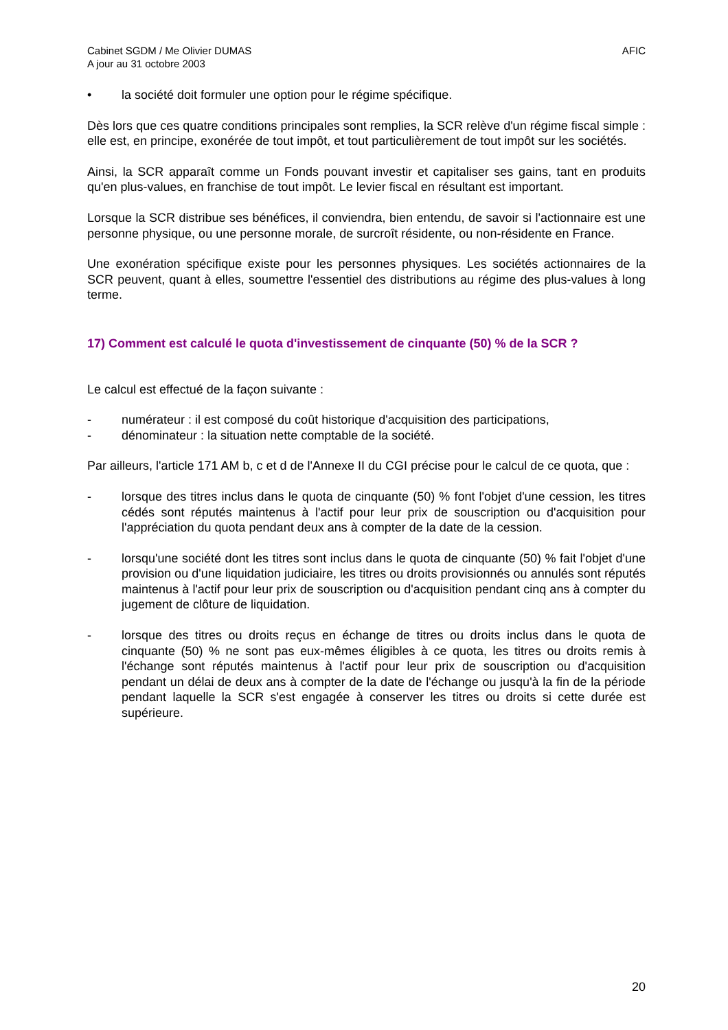Cabinet SGDM / Me Olivier DUMAS
A jour au 31 octobre 2003
AFIC
• la société doit formuler une option pour le régime spécifique.
Dès lors que ces quatre conditions principales sont remplies, la SCR relève d'un régime fiscal simple : elle est, en principe, exonérée de tout impôt, et tout particulièrement de tout impôt sur les sociétés.
Ainsi, la SCR apparaît comme un Fonds pouvant investir et capitaliser ses gains, tant en produits qu'en plus-values, en franchise de tout impôt. Le levier fiscal en résultant est important.
Lorsque la SCR distribue ses bénéfices, il conviendra, bien entendu, de savoir si l'actionnaire est une personne physique, ou une personne morale, de surcroît résidente, ou non-résidente en France.
Une exonération spécifique existe pour les personnes physiques. Les sociétés actionnaires de la SCR peuvent, quant à elles, soumettre l'essentiel des distributions au régime des plus-values à long terme.
17) Comment est calculé le quota d'investissement de cinquante (50) % de la SCR ?
Le calcul est effectué de la façon suivante :
- numérateur : il est composé du coût historique d'acquisition des participations,
- dénominateur : la situation nette comptable de la société.
Par ailleurs, l'article 171 AM b, c et d de l'Annexe II du CGI précise pour le calcul de ce quota, que :
- lorsque des titres inclus dans le quota de cinquante (50) % font l'objet d'une cession, les titres cédés sont réputés maintenus à l'actif pour leur prix de souscription ou d'acquisition pour l'appréciation du quota pendant deux ans à compter de la date de la cession.
- lorsqu'une société dont les titres sont inclus dans le quota de cinquante (50) % fait l'objet d'une provision ou d'une liquidation judiciaire, les titres ou droits provisionnés ou annulés sont réputés maintenus à l'actif pour leur prix de souscription ou d'acquisition pendant cinq ans à compter du jugement de clôture de liquidation.
- lorsque des titres ou droits reçus en échange de titres ou droits inclus dans le quota de cinquante (50) % ne sont pas eux-mêmes éligibles à ce quota, les titres ou droits remis à l'échange sont réputés maintenus à l'actif pour leur prix de souscription ou d'acquisition pendant un délai de deux ans à compter de la date de l'échange ou jusqu'à la fin de la période pendant laquelle la SCR s'est engagée à conserver les titres ou droits si cette durée est supérieure.
20